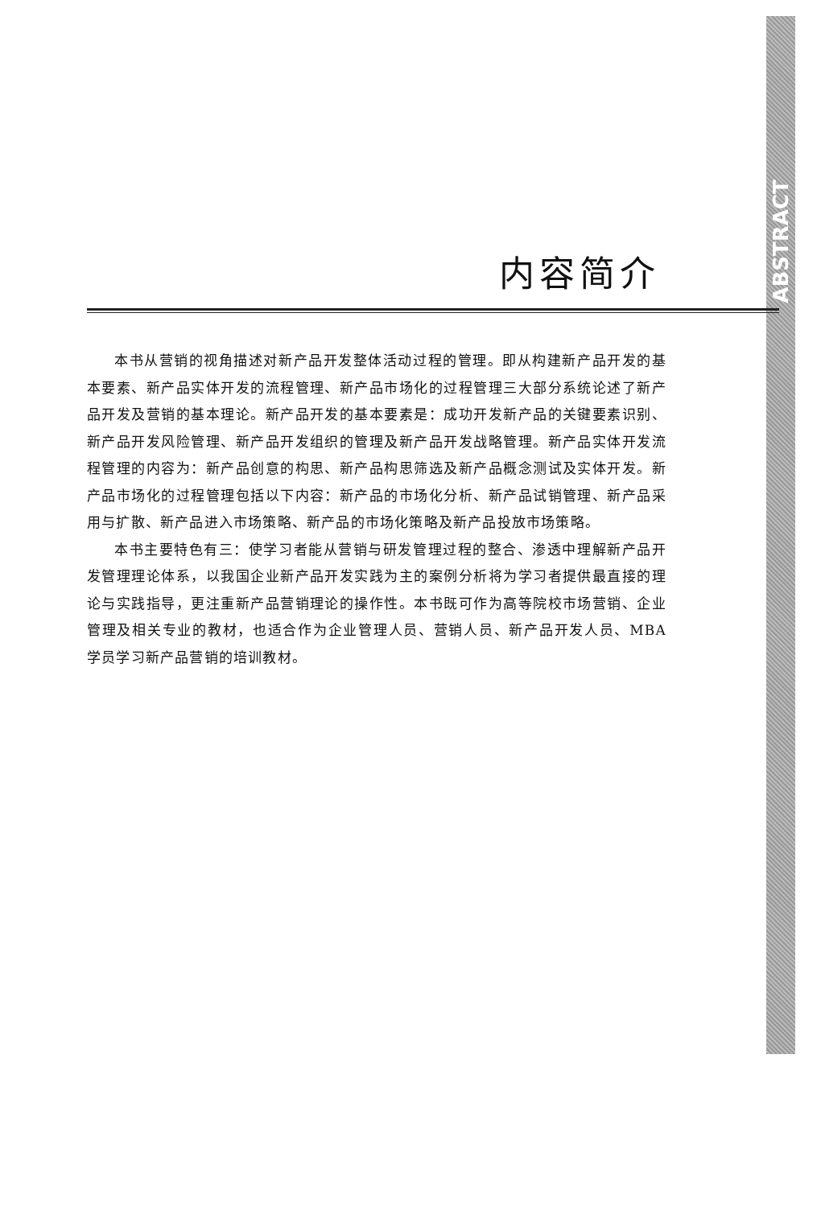ABSTRACT
内容简介
本书从营销的视角描述对新产品开发整体活动过程的管理。即从构建新产品开发的基本要素、新产品实体开发的流程管理、新产品市场化的过程管理三大部分系统论述了新产品开发及营销的基本理论。新产品开发的基本要素是：成功开发新产品的关键要素识别、新产品开发风险管理、新产品开发组织的管理及新产品开发战略管理。新产品实体开发流程管理的内容为：新产品创意的构思、新产品构思筛选及新产品概念测试及实体开发。新产品市场化的过程管理包括以下内容：新产品的市场化分析、新产品试销管理、新产品采用与扩散、新产品进入市场策略、新产品的市场化策略及新产品投放市场策略。
本书主要特色有三：使学习者能从营销与研发管理过程的整合、渗透中理解新产品开发管理理论体系，以我国企业新产品开发实践为主的案例分析将为学习者提供最直接的理论与实践指导，更注重新产品营销理论的操作性。本书既可作为高等院校市场营销、企业管理及相关专业的教材，也适合作为企业管理人员、营销人员、新产品开发人员、MBA 学员学习新产品营销的培训教材。